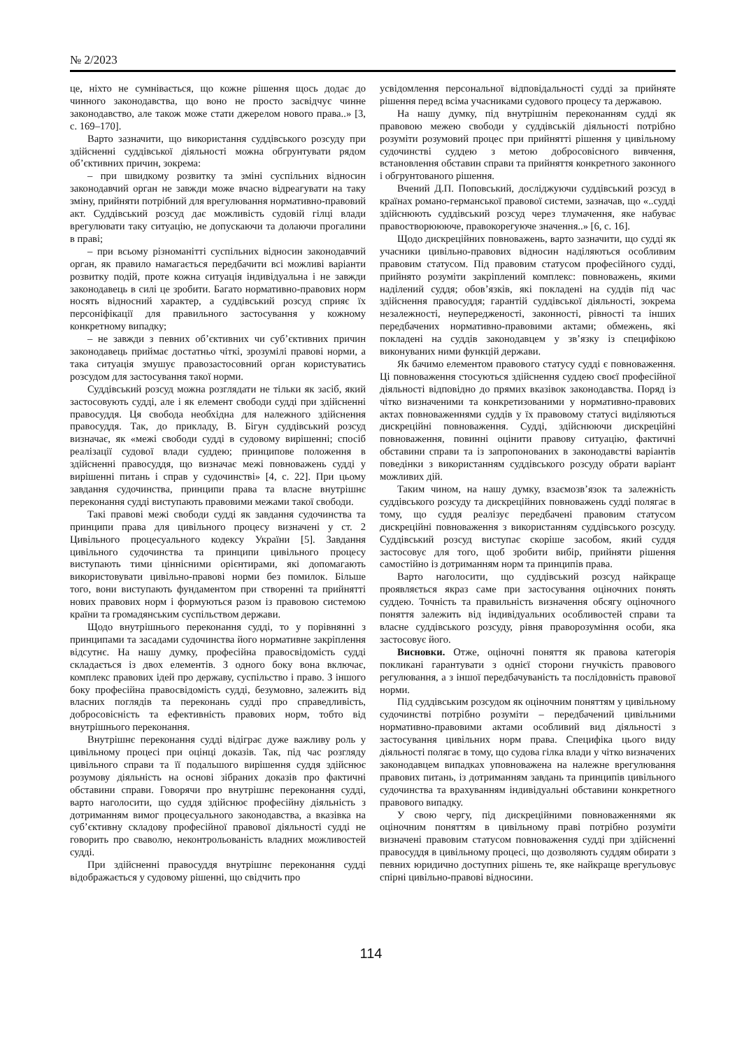№ 2/2023
це, ніхто не сумнівається, що кожне рішення щось додає до чинного законодавства, що воно не просто засвідчує чинне законодавство, але також може стати джерелом нового права..» [3, с. 169–170].
Варто зазначити, що використання суддівського розсуду при здійсненні суддівської діяльності можна обгрунтувати рядом об’єктивних причин, зокрема:
– при швидкому розвитку та зміні суспільних відносин законодавчий орган не завжди може вчасно відреагувати на таку зміну, прийняти потрібний для врегулювання нормативно-правовий акт. Суддівський розсуд дає можливість судовій гілці влади врегулювати таку ситуацію, не допускаючи та долаючи прогалини в праві;
– при всьому різноманітті суспільних відносин законодавчий орган, як правило намагається передбачити всі можливі варіанти розвитку подій, проте кожна ситуація індивідуальна і не завжди законодавець в силі це зробити. Багато нормативно-правових норм носять відносний характер, а суддівський розсуд сприяє їх персоніфікації для правильного застосування у кожному конкретному випадку;
– не завжди з певних об’єктивних чи суб’єктивних причин законодавець приймає достатньо чіткі, зрозумілі правові норми, а така ситуація змушує правозастосовний орган користуватись розсудом для застосування такої норми.
Суддівський розсуд можна розглядати не тільки як засіб, який застосовують судді, але і як елемент свободи судді при здійсненні правосуддя. Ця свобода необхідна для належного здійснення правосуддя. Так, до прикладу, В. Бігун суддівський розсуд визначає, як «межі свободи судді в судовому вирішенні; спосіб реалізації судової влади суддею; принципове положення в здійсненні правосуддя, що визначає межі повноважень судді у вирішенні питань і справ у судочинстві» [4, с. 22]. При цьому завдання судочинства, принципи права та власне внутрішнє переконання судді виступають правовими межами такої свободи.
Такі правові межі свободи судді як завдання судочинства та принципи права для цивільного процесу визначені у ст. 2 Цивільного процесуального кодексу України [5]. Завдання цивільного судочинства та принципи цивільного процесу виступають тими ціннісними орієнтирами, які допомагають використовувати цивільно-правові норми без помилок. Більше того, вони виступають фундаментом при створенні та прийнятті нових правових норм і формуються разом із правовою системою країни та громадянським суспільством держави.
Щодо внутрішнього переконання судді, то у порівнянні з принципами та засадами судочинства його нормативне закріплення відсутнє. На нашу думку, професійна правосвідомість судді складається із двох елементів. З одного боку вона включає, комплекс правових ідей про державу, суспільство і право. З іншого боку професійна правосвідомість судді, безумовно, залежить від власних поглядів та переконань судді про справедливість, добросовісність та ефективність правових норм, тобто від внутрішнього переконання.
Внутрішнє переконання судді відіграє дуже важливу роль у цивільному процесі при оцінці доказів. Так, під час розгляду цивільного справи та її подальшого вирішення суддя здійснює розумову діяльність на основі зібраних доказів про фактичні обставини справи. Говорячи про внутрішнє переконання судді, варто наголосити, що суддя здійснює професійну діяльність з дотриманням вимог процесуального законодавства, а вказівка на суб’єктивну складову професійної правової діяльності судді не говорить про сваволю, неконтрольованість владних можливостей судді.
При здійсненні правосуддя внутрішнє переконання судді відображається у судовому рішенні, що свідчить про
усвідомлення персональної відповідальності судді за прийняте рішення перед всіма учасниками судового процесу та державою.
На нашу думку, під внутрішнім переконанням судді як правовою межею свободи у суддівській діяльності потрібно розуміти розумовий процес при прийнятті рішення у цивільному судочинстві суддею з метою добросовісного вивчення, встановлення обставин справи та прийняття конкретного законного і обгрунтованого рішення.
Вчений Д.П. Поповський, досліджуючи суддівський розсуд в країнах романо-германської правової системи, зазначав, що «..судді здійснюють суддівський розсуд через тлумачення, яке набуває правостворюююче, правокорегуюче значення..» [6, с. 16].
Щодо дискреційних повноважень, варто зазначити, що судді як учасники цивільно-правових відносин наділяються особливим правовим статусом. Під правовим статусом професійного судді, прийнято розуміти закріплений комплекс: повноважень, якими наділений суддя; обов’язків, які покладені на суддів під час здійснення правосуддя; гарантій суддівської діяльності, зокрема незалежності, неупередженості, законності, рівності та інших передбачених нормативно-правовими актами; обмежень, які покладені на суддів законодавцем у зв’язку із специфікою виконуваних ними функцій держави.
Як бачимо елементом правового статусу судді є повноваження. Ці повноваження стосуються здійснення суддею своєї професійної діяльності відповідно до прямих вказівок законодавства. Поряд із чітко визначеними та конкретизованими у нормативно-правових актах повноваженнями суддів у їх правовому статусі виділяються дискреційні повноваження. Судді, здійснюючи дискреційні повноваження, повинні оцінити правову ситуацію, фактичні обставини справи та із запропонованих в законодавстві варіантів поведінки з використанням суддівського розсуду обрати варіант можливих дій.
Таким чином, на нашу думку, взаємозв’язок та залежність суддівського розсуду та дискреційних повноважень судді полягає в тому, що суддя реалізує передбачені правовим статусом дискреційні повноваження з використанням суддівського розсуду. Суддівський розсуд виступає скоріше засобом, який суддя застосовує для того, щоб зробити вибір, прийняти рішення самостійно із дотриманням норм та принципів права.
Варто наголосити, що суддівський розсуд найкраще проявляється якраз саме при застосування оціночних понять суддею. Точність та правильність визначення обсягу оціночного поняття залежить від індивідуальних особливостей справи та власне суддівського розсуду, рівня праворозуміння особи, яка застосовує його.
Висновки. Отже, оціночні поняття як правова категорія покликані гарантувати з однієї сторони гнучкість правового регулювання, а з іншої передбачуваність та послідовність правової норми.
Під суддівським розсудом як оціночним поняттям у цивільному судочинстві потрібно розуміти – передбачений цивільними нормативно-правовими актами особливий вид діяльності з застосування цивільних норм права. Специфіка цього виду діяльності полягає в тому, що судова гілка влади у чітко визначених законодавцем випадках уповноважена на належне врегулювання правових питань, із дотриманням завдань та принципів цивільного судочинства та врахуванням індивідуальні обставини конкретного правового випадку.
У свою чергу, під дискреційними повноваженнями як оціночним поняттям в цивільному праві потрібно розуміти визначені правовим статусом повноваження судді при здійсненні правосуддя в цивільному процесі, що дозволяють суддям обирати з певних юридично доступних рішень те, яке найкраще врегульовує спірні цивільно-правові відносини.
114